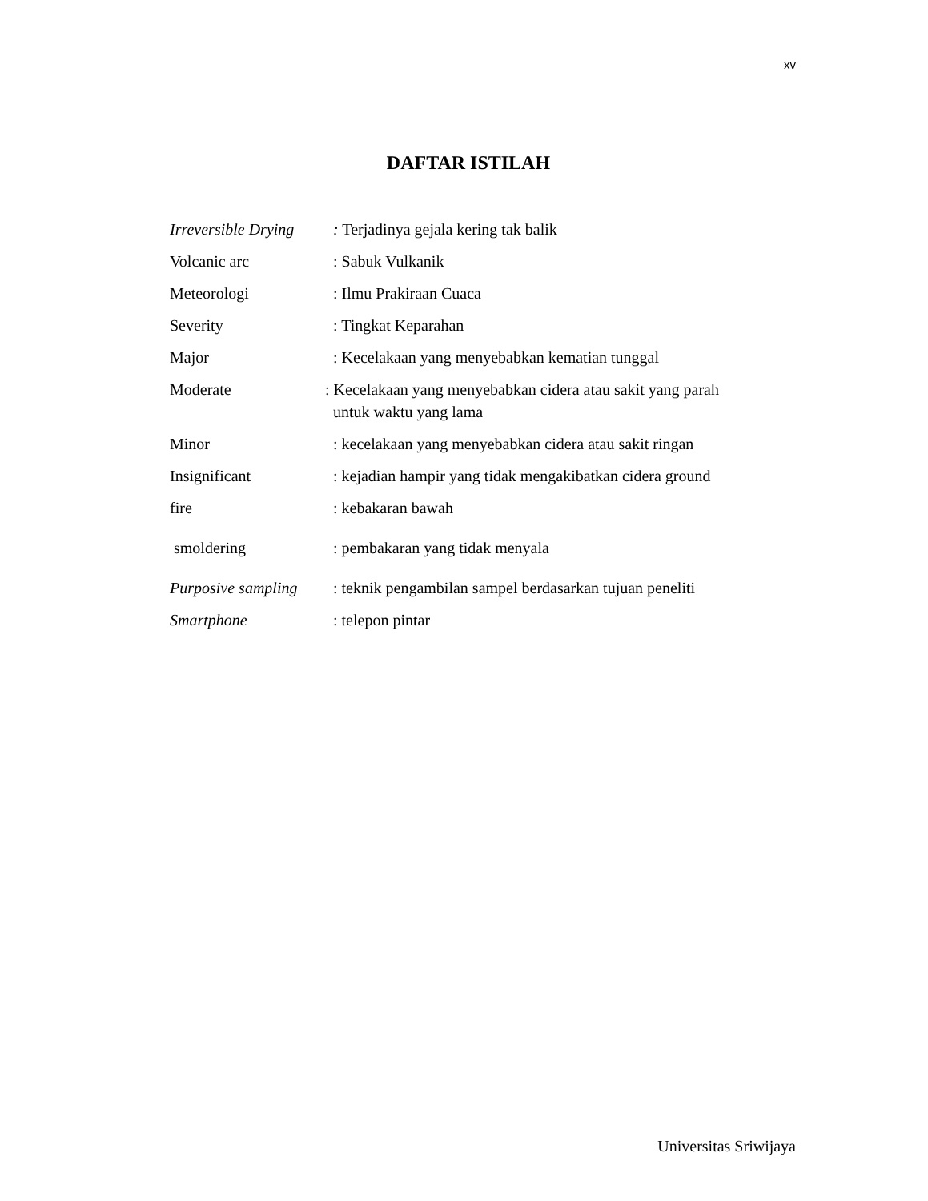xv
DAFTAR ISTILAH
Irreversible Drying
: Terjadinya gejala kering tak balik
Volcanic arc : Sabuk Vulkanik
Meteorologi : Ilmu Prakiraan Cuaca
Severity : Tingkat Keparahan
Major : Kecelakaan yang menyebabkan kematian tunggal
Moderate : Kecelakaan yang menyebabkan cidera atau sakit yang parah
untuk waktu yang lama
Minor : kecelakaan yang menyebabkan cidera atau sakit ringan
Insignificant : kejadian hampir yang tidak mengakibatkan cidera ground
fire : kebakaran bawah
smoldering : pembakaran yang tidak menyala
Purposive sampling
: teknik pengambilan sampel berdasarkan tujuan peneliti
Smartphone : telepon pintar
Universitas Sriwijaya